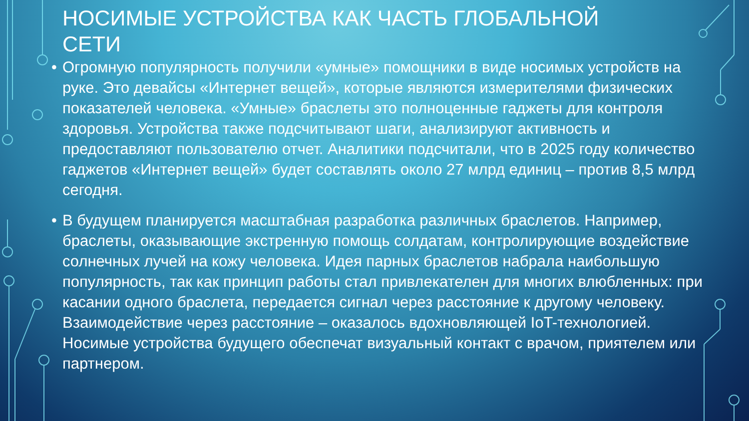НОСИМЫЕ УСТРОЙСТВА КАК ЧАСТЬ ГЛОБАЛЬНОЙ СЕТИ
• Огромную популярность получили «умные» помощники в виде носимых устройств на руке. Это девайсы «Интернет вещей», которые являются измерителями физических показателей человека. «Умные» браслеты это полноценные гаджеты для контроля здоровья. Устройства также подсчитывают шаги, анализируют активность и предоставляют пользователю отчет. Аналитики подсчитали, что в 2025 году количество гаджетов «Интернет вещей» будет составлять около 27 млрд единиц – против 8,5 млрд сегодня.
• В будущем планируется масштабная разработка различных браслетов. Например, браслеты, оказывающие экстренную помощь солдатам, контролирующие воздействие солнечных лучей на кожу человека. Идея парных браслетов набрала наибольшую популярность, так как принцип работы стал привлекателен для многих влюбленных: при касании одного браслета, передается сигнал через расстояние к другому человеку. Взаимодействие через расстояние – оказалось вдохновляющей IoT-технологией. Носимые устройства будущего обеспечат визуальный контакт с врачом, приятелем или партнером.